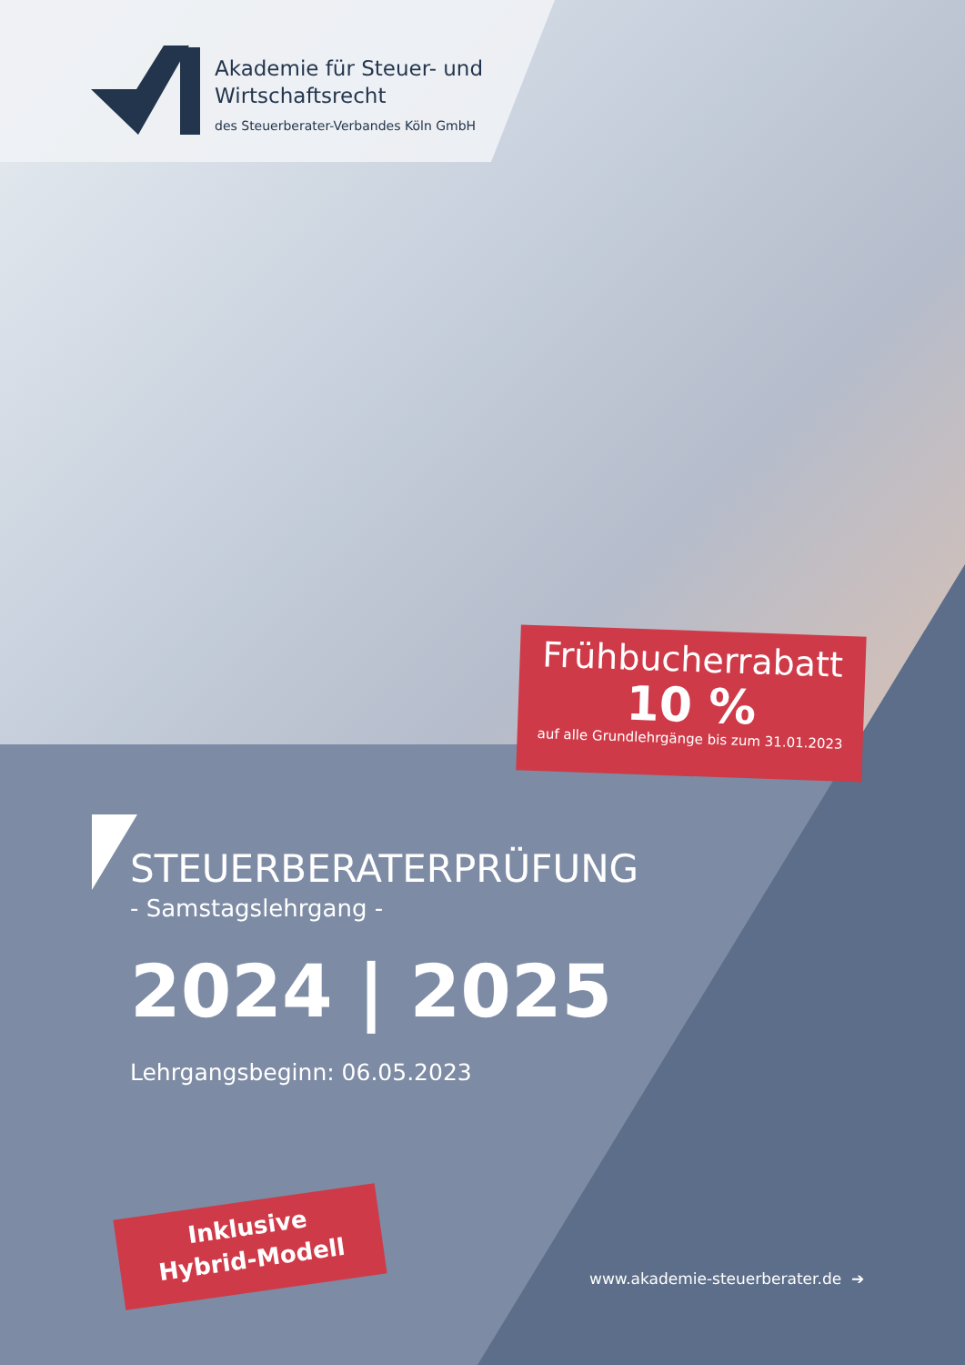Akademie für Steuer- und
Wirtschaftsrecht
des Steuerberater-Verbandes Köln GmbH
Frühbucherrabatt
10 %
auf alle Grundlehrgänge bis zum 31.01.2023
STEUERBERATERPRÜFUNG
- Samstagslehrgang -
2024 | 2025
Lehrgangsbeginn: 06.05.2023
Inklusive
Hybrid-Modell
www.akademie-steuerberater.de ➔